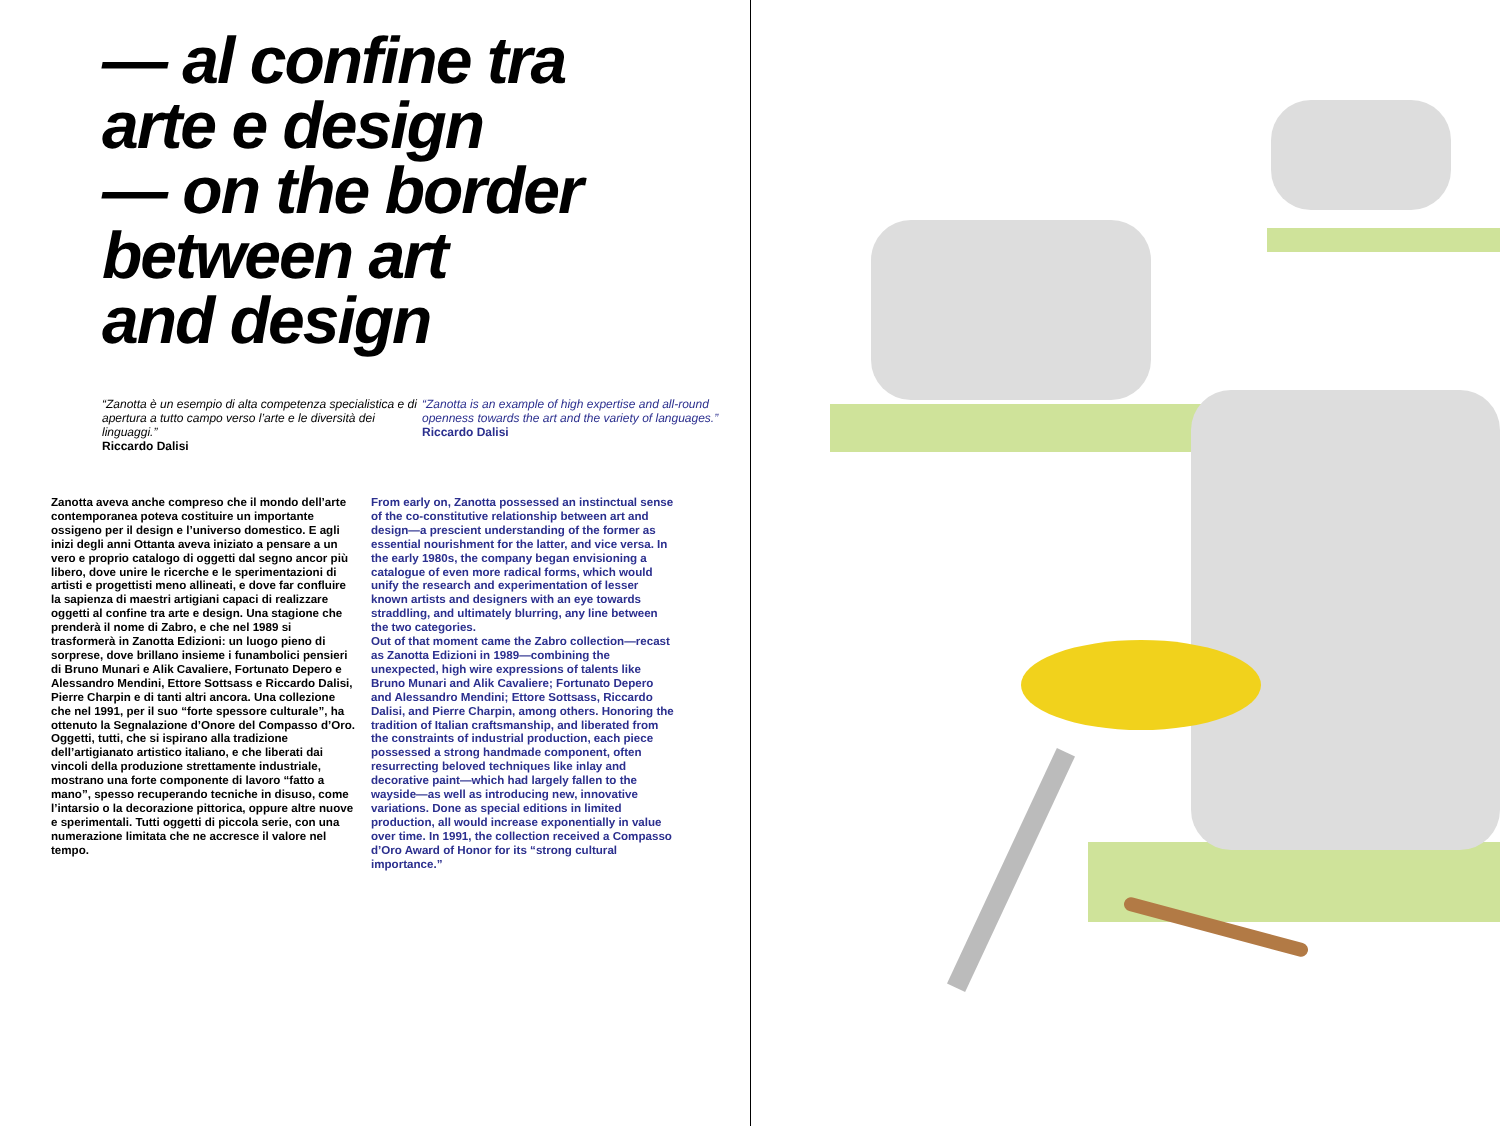— al confine tra
arte e design
— on the border
between art
and design
“Zanotta è un esempio di alta competenza specialistica e di apertura a tutto campo verso l’arte e le diversità dei linguaggi.”
Riccardo Dalisi
“Zanotta is an example of high expertise and all-round openness towards the art and the variety of languages.”
Riccardo Dalisi
Zanotta aveva anche compreso che il mondo dell’arte contemporanea poteva costituire un importante ossigeno per il design e l’universo domestico. E agli inizi degli anni Ottanta aveva iniziato a pensare a un vero e proprio catalogo di oggetti dal segno ancor più libero, dove unire le ricerche e le sperimentazioni di artisti e progettisti meno allineati, e dove far confluire la sapienza di maestri artigiani capaci di realizzare oggetti al confine tra arte e design. Una stagione che prenderà il nome di Zabro, e che nel 1989 si trasformerà in Zanotta Edizioni: un luogo pieno di sorprese, dove brillano insieme i funambolici pensieri di Bruno Munari e Alik Cavaliere, Fortunato Depero e Alessandro Mendini, Ettore Sottsass e Riccardo Dalisi, Pierre Charpin e di tanti altri ancora. Una collezione che nel 1991, per il suo “forte spessore culturale”, ha ottenuto la Segnalazione d’Onore del Compasso d’Oro. Oggetti, tutti, che si ispirano alla tradizione dell’artigianato artistico italiano, e che liberati dai vincoli della produzione strettamente industriale, mostrano una forte componente di lavoro “fatto a mano”, spesso recuperando tecniche in disuso, come l’intarsio o la decorazione pittorica, oppure altre nuove e sperimentali. Tutti oggetti di piccola serie, con una numerazione limitata che ne accresce il valore nel tempo.
From early on, Zanotta possessed an instinctual sense of the co-constitutive relationship between art and design—a prescient understanding of the former as essential nourishment for the latter, and vice versa. In the early 1980s, the company began envisioning a catalogue of even more radical forms, which would unify the research and experimentation of lesser known artists and designers with an eye towards straddling, and ultimately blurring, any line between the two categories.
Out of that moment came the Zabro collection—recast as Zanotta Edizioni in 1989—combining the unexpected, high wire expressions of talents like Bruno Munari and Alik Cavaliere; Fortunato Depero and Alessandro Mendini; Ettore Sottsass, Riccardo Dalisi, and Pierre Charpin, among others. Honoring the tradition of Italian craftsmanship, and liberated from the constraints of industrial production, each piece possessed a strong handmade component, often resurrecting beloved techniques like inlay and decorative paint—which had largely fallen to the wayside—as well as introducing new, innovative variations. Done as special editions in limited production, all would increase exponentially in value over time. In 1991, the collection received a Compasso d’Oro Award of Honor for its “strong cultural importance.”